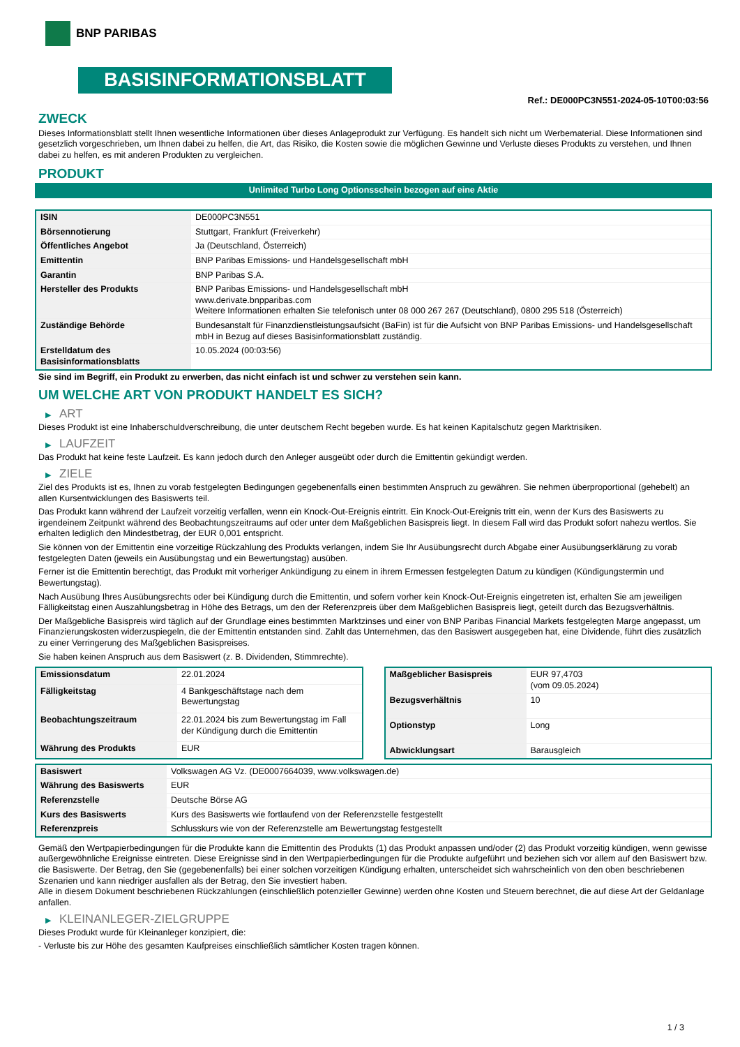BNP PARIBAS
BASISINFORMATIONSBLATT
Ref.: DE000PC3N551-2024-05-10T00:03:56
ZWECK
Dieses Informationsblatt stellt Ihnen wesentliche Informationen über dieses Anlageprodukt zur Verfügung. Es handelt sich nicht um Werbematerial. Diese Informationen sind gesetzlich vorgeschrieben, um Ihnen dabei zu helfen, die Art, das Risiko, die Kosten sowie die möglichen Gewinne und Verluste dieses Produkts zu verstehen, und Ihnen dabei zu helfen, es mit anderen Produkten zu vergleichen.
PRODUKT
Unlimited Turbo Long Optionsschein bezogen auf eine Aktie
| ISIN | DE000PC3N551 |
| Börsennotierung | Stuttgart, Frankfurt (Freiverkehr) |
| Öffentliches Angebot | Ja (Deutschland, Österreich) |
| Emittentin | BNP Paribas Emissions- und Handelsgesellschaft mbH |
| Garantin | BNP Paribas S.A. |
| Hersteller des Produkts | BNP Paribas Emissions- und Handelsgesellschaft mbH www.derivate.bnpparibas.com Weitere Informationen erhalten Sie telefonisch unter 08 000 267 267 (Deutschland), 0800 295 518 (Österreich) |
| Zuständige Behörde | Bundesanstalt für Finanzdienstleistungsaufsicht (BaFin) ist für die Aufsicht von BNP Paribas Emissions- und Handelsgesellschaft mbH in Bezug auf dieses Basisinformationsblatt zuständig. |
| Erstelldatum des Basisinformationsblatts | 10.05.2024 (00:03:56) |
Sie sind im Begriff, ein Produkt zu erwerben, das nicht einfach ist und schwer zu verstehen sein kann.
UM WELCHE ART VON PRODUKT HANDELT ES SICH?
▶ ART
Dieses Produkt ist eine Inhaberschuldverschreibung, die unter deutschem Recht begeben wurde. Es hat keinen Kapitalschutz gegen Marktrisiken.
▶ LAUFZEIT
Das Produkt hat keine feste Laufzeit. Es kann jedoch durch den Anleger ausgeübt oder durch die Emittentin gekündigt werden.
▶ ZIELE
Ziel des Produkts ist es, Ihnen zu vorab festgelegten Bedingungen gegebenenfalls einen bestimmten Anspruch zu gewähren. Sie nehmen überproportional (gehebelt) an allen Kursentwicklungen des Basiswerts teil.
Das Produkt kann während der Laufzeit vorzeitig verfallen, wenn ein Knock-Out-Ereignis eintritt. Ein Knock-Out-Ereignis tritt ein, wenn der Kurs des Basiswerts zu irgendeinem Zeitpunkt während des Beobachtungszeitraums auf oder unter dem Maßgeblichen Basispreis liegt. In diesem Fall wird das Produkt sofort nahezu wertlos. Sie erhalten lediglich den Mindestbetrag, der EUR 0,001 entspricht.
Sie können von der Emittentin eine vorzeitige Rückzahlung des Produkts verlangen, indem Sie Ihr Ausübungsrecht durch Abgabe einer Ausübungserklärung zu vorab festgelegten Daten (jeweils ein Ausübungstag und ein Bewertungstag) ausüben.
Ferner ist die Emittentin berechtigt, das Produkt mit vorheriger Ankündigung zu einem in ihrem Ermessen festgelegten Datum zu kündigen (Kündigungstermin und Bewertungstag).
Nach Ausübung Ihres Ausübungsrechts oder bei Kündigung durch die Emittentin, und sofern vorher kein Knock-Out-Ereignis eingetreten ist, erhalten Sie am jeweiligen Fälligkeitstag einen Auszahlungsbetrag in Höhe des Betrags, um den der Referenzpreis über dem Maßgeblichen Basispreis liegt, geteilt durch das Bezugsverhältnis.
Der Maßgebliche Basispreis wird täglich auf der Grundlage eines bestimmten Marktzinses und einer von BNP Paribas Financial Markets festgelegten Marge angepasst, um Finanzierungskosten widerzuspiegeln, die der Emittentin entstanden sind. Zahlt das Unternehmen, das den Basiswert ausgegeben hat, eine Dividende, führt dies zusätzlich zu einer Verringerung des Maßgeblichen Basispreises.
Sie haben keinen Anspruch aus dem Basiswert (z. B. Dividenden, Stimmrechte).
| Emissionsdatum | 22.01.2024 |
| Fälligkeitstag | 4 Bankgeschäftstage nach dem Bewertungstag |
| Beobachtungszeitraum | 22.01.2024 bis zum Bewertungstag im Fall der Kündigung durch die Emittentin |
| Währung des Produkts | EUR |
| Maßgeblicher Basispreis | EUR 97,4703 (vom 09.05.2024) |
| Bezugsverhältnis | 10 |
| Optionstyp | Long |
| Abwicklungsart | Barausgleich |
| Basiswert | Volkswagen AG Vz. (DE0007664039, www.volkswagen.de) |
| Währung des Basiswerts | EUR |
| Referenzstelle | Deutsche Börse AG |
| Kurs des Basiswerts | Kurs des Basiswerts wie fortlaufend von der Referenzstelle festgestellt |
| Referenzpreis | Schlusskurs wie von der Referenzstelle am Bewertungstag festgestellt |
Gemäß den Wertpapierbedingungen für die Produkte kann die Emittentin des Produkts (1) das Produkt anpassen und/oder (2) das Produkt vorzeitig kündigen, wenn gewisse außergewöhnliche Ereignisse eintreten. Diese Ereignisse sind in den Wertpapierbedingungen für die Produkte aufgeführt und beziehen sich vor allem auf den Basiswert bzw. die Basiswerte. Der Betrag, den Sie (gegebenenfalls) bei einer solchen vorzeitigen Kündigung erhalten, unterscheidet sich wahrscheinlich von den oben beschriebenen Szenarien und kann niedriger ausfallen als der Betrag, den Sie investiert haben.
Alle in diesem Dokument beschriebenen Rückzahlungen (einschließlich potenzieller Gewinne) werden ohne Kosten und Steuern berechnet, die auf diese Art der Geldanlage anfallen.
▶ KLEINANLEGER-ZIELGRUPPE
Dieses Produkt wurde für Kleinanleger konzipiert, die:
- Verluste bis zur Höhe des gesamten Kaufpreises einschließlich sämtlicher Kosten tragen können.
1 / 3